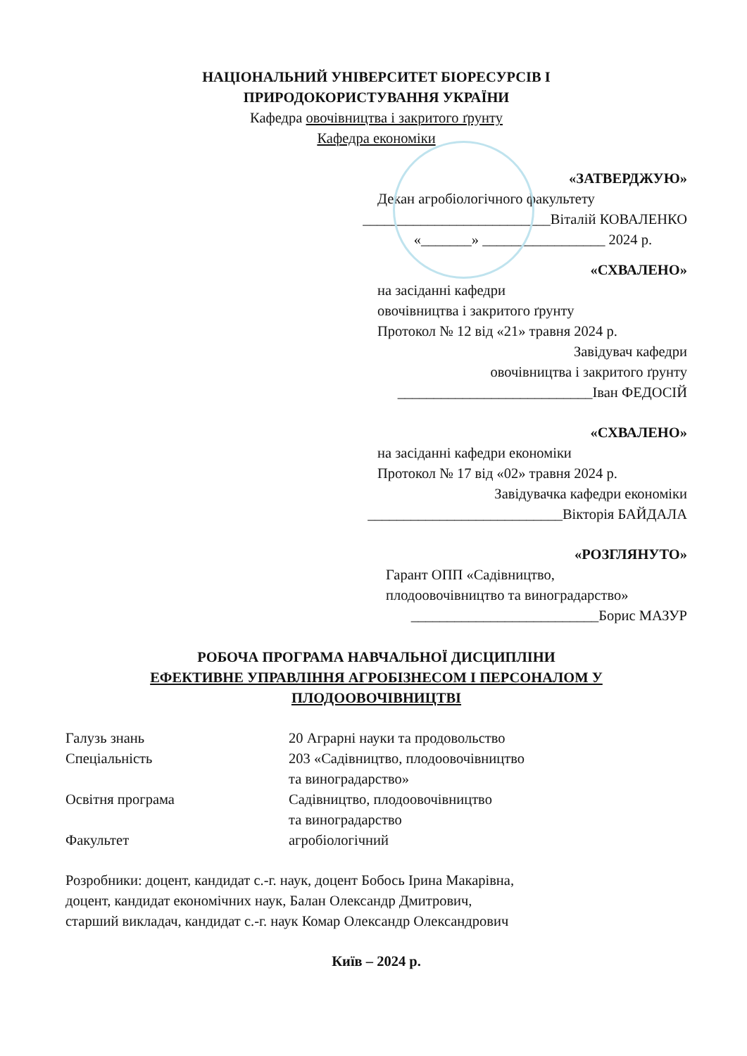НАЦІОНАЛЬНИЙ УНІВЕРСИТЕТ БІОРЕСУРСІВ І
ПРИРОДОКОРИСТУВАННЯ УКРАЇНИ
Кафедра овочівництва і закритого ґрунту
Кафедра економіки
«ЗАТВЕРДЖУЮ»
Декан агробіологічного факультету
__________________________Віталій КОВАЛЕНКО
«_______» _________________ 2024 р.
«СХВАЛЕНО»
на засіданні кафедри
овочівництва і закритого ґрунту
Протокол № 12 від «21» травня 2024 р.
Завідувач кафедри
овочівництва і закритого ґрунту
___________________________Іван ФЕДОСІЙ
«СХВАЛЕНО»
на засіданні кафедри економіки
Протокол № 17 від «02» травня 2024 р.
Завідувачка кафедри економіки
___________________________Вікторія БАЙДАЛА
«РОЗГЛЯНУТО»
Гарант ОПП «Садівництво,
плодоовочівництво та виноградарство»
__________________________Борис МАЗУР
РОБОЧА ПРОГРАМА НАВЧАЛЬНОЇ ДИСЦИПЛІНИ
ЕФЕКТИВНЕ УПРАВЛІННЯ АГРОБІЗНЕСОМ І ПЕРСОНАЛОМ У
ПЛОДООВОЧІВНИЦТВІ
| Галузь знань | 20 Аграрні науки та продовольство |
| Спеціальність | 203 «Садівництво, плодоовочівництво та виноградарство» |
| Освітня програма | Садівництво, плодоовочівництво та виноградарство |
| Факультет | агробіологічний |
Розробники: доцент, кандидат с.-г. наук, доцент Бобось Ірина Макарівна,
доцент, кандидат економічних наук, Балан Олександр Дмитрович,
старший викладач, кандидат с.-г. наук Комар Олександр Олександрович
Київ – 2024 р.